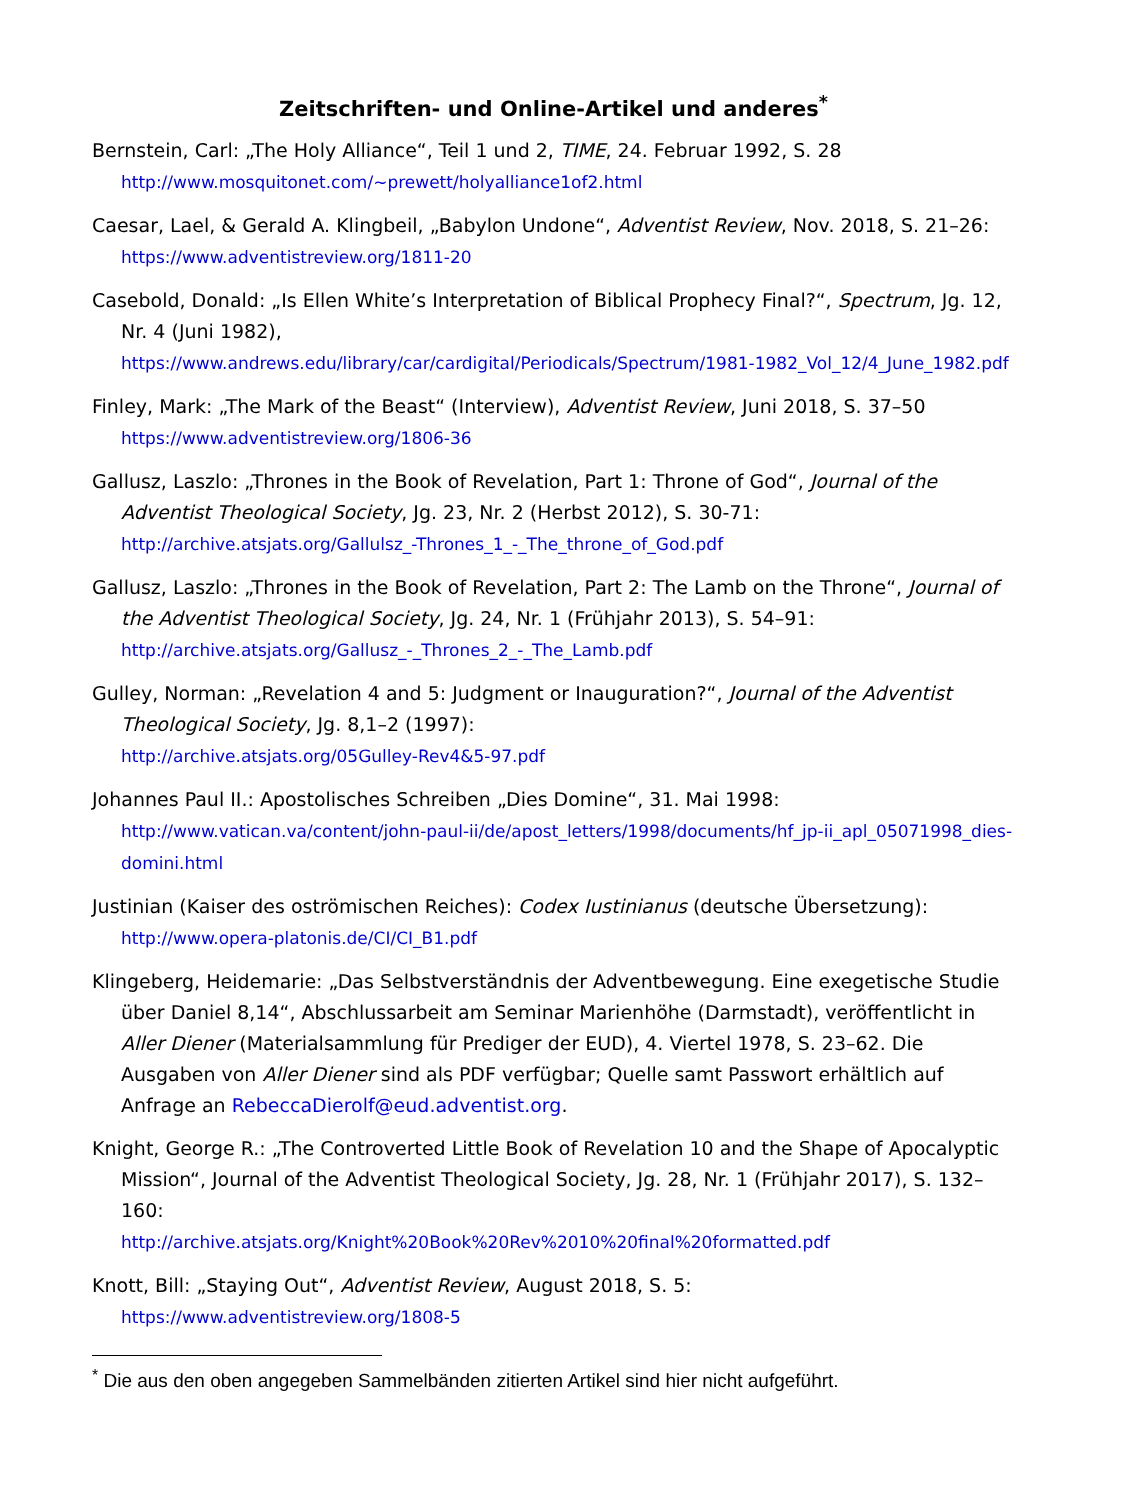Zeitschriften- und Online-Artikel und anderes<sup>*</sup>
Bernstein, Carl: „The Holy Alliance“, Teil 1 und 2, TIME, 24. Februar 1992, S. 28
http://www.mosquitonet.com/~prewett/holyalliance1of2.html
Caesar, Lael, & Gerald A. Klingbeil, „Babylon Undone“, Adventist Review, Nov. 2018, S. 21–26:
https://www.adventistreview.org/1811-20
Casebold, Donald: „Is Ellen White’s Interpretation of Biblical Prophecy Final?“, Spectrum, Jg. 12, Nr. 4 (Juni 1982),
https://www.andrews.edu/library/car/cardigital/Periodicals/Spectrum/1981-1982_Vol_12/4_June_1982.pdf
Finley, Mark: „The Mark of the Beast“ (Interview), Adventist Review, Juni 2018, S. 37–50
https://www.adventistreview.org/1806-36
Gallusz, Laszlo: „Thrones in the Book of Revelation, Part 1: Throne of God“, Journal of the Adventist Theological Society, Jg. 23, Nr. 2 (Herbst 2012), S. 30-71:
http://archive.atsjats.org/Gallulsz_-Thrones_1_-_The_throne_of_God.pdf
Gallusz, Laszlo: „Thrones in the Book of Revelation, Part 2: The Lamb on the Throne“, Journal of the Adventist Theological Society, Jg. 24, Nr. 1 (Frühjahr 2013), S. 54–91:
http://archive.atsjats.org/Gallusz_-_Thrones_2_-_The_Lamb.pdf
Gulley, Norman: „Revelation 4 and 5: Judgment or Inauguration?“, Journal of the Adventist Theological Society, Jg. 8,1–2 (1997):
http://archive.atsjats.org/05Gulley-Rev4&5-97.pdf
Johannes Paul II.: Apostolisches Schreiben „Dies Domine“, 31. Mai 1998:
http://www.vatican.va/content/john-paul-ii/de/apost_letters/1998/documents/hf_jp-ii_apl_05071998_dies-domini.html
Justinian (Kaiser des oströmischen Reiches): Codex Iustinianus (deutsche Übersetzung):
http://www.opera-platonis.de/CI/CI_B1.pdf
Klingeberg, Heidemarie: „Das Selbstverständnis der Adventbewegung. Eine exegetische Studie über Daniel 8,14“, Abschlussarbeit am Seminar Marienhöhe (Darmstadt), veröffent­licht in Aller Diener (Materialsammlung für Prediger der EUD), 4. Viertel 1978, S. 23–62. Die Ausgaben von Aller Diener sind als PDF verfügbar; Quelle samt Passwort erhältlich auf Anfrage an RebeccaDierolf@eud.adventist.org.
Knight, George R.: „The Controverted Little Book of Revelation 10 and the Shape of Apocalyptic Mission“, Journal of the Adventist Theological Society, Jg. 28, Nr. 1 (Frühjahr 2017), S. 132–160:
http://archive.atsjats.org/Knight%20Book%20Rev%2010%20final%20formatted.pdf
Knott, Bill: „Staying Out“, Adventist Review, August 2018, S. 5:
https://www.adventistreview.org/1808-5
<sup>*</sup> Die aus den oben angegeben Sammelbänden zitierten Artikel sind hier nicht aufgeführt.